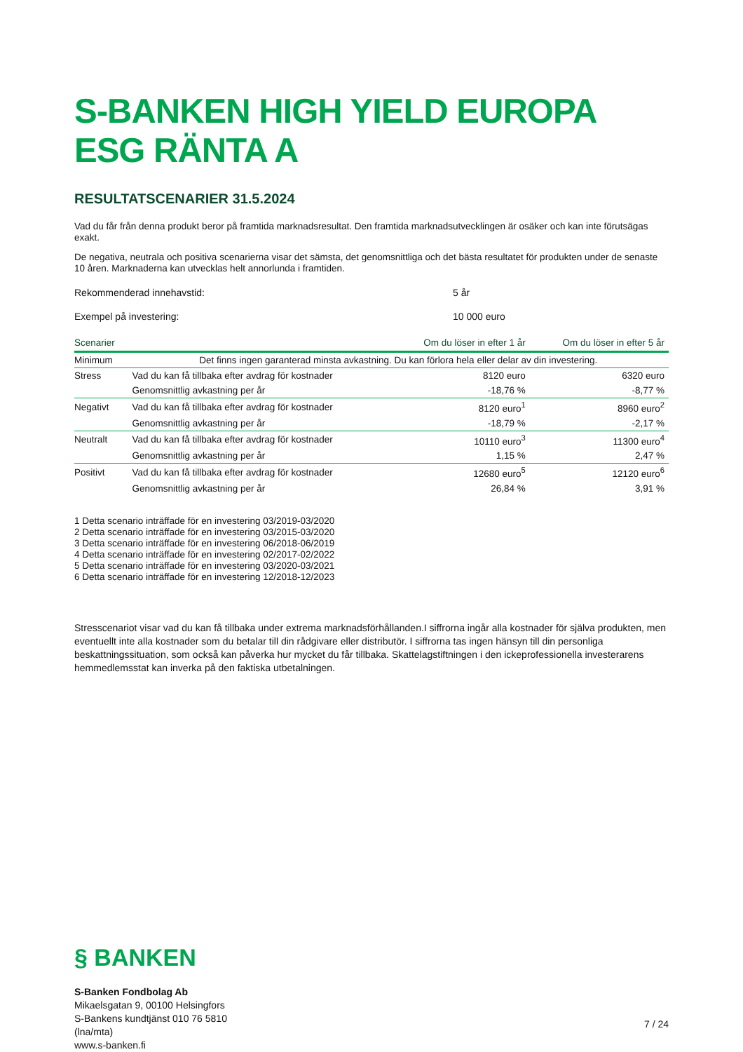S-BANKEN HIGH YIELD EUROPA ESG RÄNTA A
RESULTATSCENARIER 31.5.2024
Vad du får från denna produkt beror på framtida marknadsresultat. Den framtida marknadsutvecklingen är osäker och kan inte förutsägas exakt.
De negativa, neutrala och positiva scenarierna visar det sämsta, det genomsnittliga och det bästa resultatet för produkten under de senaste 10 åren. Marknaderna kan utvecklas helt annorlunda i framtiden.
Rekommenderad innehavstid: 5 år
Exempel på investering: 10 000 euro
| Scenarier | | Om du löser in efter 1 år | Om du löser in efter 5 år |
| --- | --- | --- | --- |
| Minimum | Det finns ingen garanterad minsta avkastning. Du kan förlora hela eller delar av din investering. | | |
| Stress | Vad du kan få tillbaka efter avdrag för kostnader | 8120 euro | 6320 euro |
| | Genomsnittlig avkastning per år | -18,76 % | -8,77 % |
| Negativt | Vad du kan få tillbaka efter avdrag för kostnader | 8120 euro<sup>1</sup> | 8960 euro<sup>2</sup> |
| | Genomsnittlig avkastning per år | -18,79 % | -2,17 % |
| Neutralt | Vad du kan få tillbaka efter avdrag för kostnader | 10110 euro<sup>3</sup> | 11300 euro<sup>4</sup> |
| | Genomsnittlig avkastning per år | 1,15 % | 2,47 % |
| Positivt | Vad du kan få tillbaka efter avdrag för kostnader | 12680 euro<sup>5</sup> | 12120 euro<sup>6</sup> |
| | Genomsnittlig avkastning per år | 26,84 % | 3,91 % |
1 Detta scenario inträffade för en investering 03/2019-03/2020
2 Detta scenario inträffade för en investering 03/2015-03/2020
3 Detta scenario inträffade för en investering 06/2018-06/2019
4 Detta scenario inträffade för en investering 02/2017-02/2022
5 Detta scenario inträffade för en investering 03/2020-03/2021
6 Detta scenario inträffade för en investering 12/2018-12/2023
Stresscenariot visar vad du kan få tillbaka under extrema marknadsförhållanden.I siffrorna ingår alla kostnader för själva produkten, men eventuellt inte alla kostnader som du betalar till din rådgivare eller distributör. I siffrorna tas ingen hänsyn till din personliga beskattningssituation, som också kan påverka hur mycket du får tillbaka. Skattelagstiftningen i den ickeprofessionella investerarens hemmedlemsstat kan inverka på den faktiska utbetalningen.
§ BANKEN
S-Banken Fondbolag Ab
Mikaelsgatan 9, 00100 Helsingfors
S-Bankens kundtjänst 010 76 5810
(lna/mta)
www.s-banken.fi
7 / 24